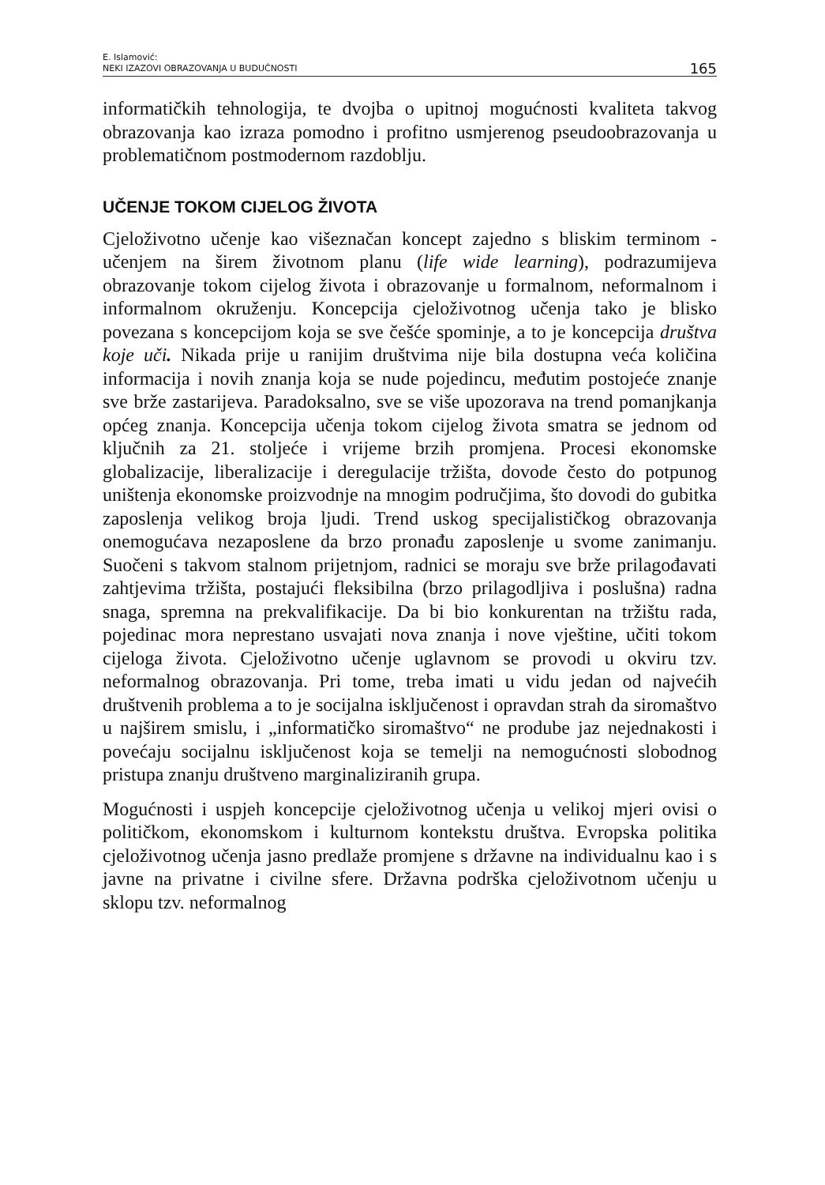E. Islamović:
NEKI IZAZOVI OBRAZOVANJA U BUDUĆNOSTI
165
informatičkih tehnologija, te dvojba o upitnoj mogućnosti kvaliteta takvog obrazovanja kao izraza pomodno i profitno usmjerenog pseudoobrazovanja u problematičnom postmodernom razdoblju.
UČENJE TOKOM CIJELOG ŽIVOTA
Cjeloživotno učenje kao višeznačan koncept zajedno s bliskim terminom - učenjem na širem životnom planu (life wide learning), podrazumijeva obrazovanje tokom cijelog života i obrazovanje u formalnom, neformalnom i informalnom okruženju. Koncepcija cjeloživotnog učenja tako je blisko povezana s koncepcijom koja se sve češće spominje, a to je koncepcija društva koje uči. Nikada prije u ranijim društvima nije bila dostupna veća količina informacija i novih znanja koja se nude pojedincu, međutim postojeće znanje sve brže zastarijeva. Paradoksalno, sve se više upozorava na trend pomanjkanja općeg znanja. Koncepcija učenja tokom cijelog života smatra se jednom od ključnih za 21. stoljeće i vrijeme brzih promjena. Procesi ekonomske globalizacije, liberalizacije i deregulacije tržišta, dovode često do potpunog uništenja ekonomske proizvodnje na mnogim područjima, što dovodi do gubitka zaposlenja velikog broja ljudi. Trend uskog specijalističkog obrazovanja onemogućava nezaposlene da brzo pronađu zaposlenje u svome zanimanju. Suočeni s takvom stalnom prijetnjom, radnici se moraju sve brže prilagođavati zahtjevima tržišta, postajući fleksibilna (brzo prilagodljiva i poslušna) radna snaga, spremna na prekvalifikacije. Da bi bio konkurentan na tržištu rada, pojedinac mora neprestano usvajati nova znanja i nove vještine, učiti tokom cijeloga života. Cjeloživotno učenje uglavnom se provodi u okviru tzv. neformalnog obrazovanja. Pri tome, treba imati u vidu jedan od najvećih društvenih problema a to je socijalna isključenost i opravdan strah da siromaštvo u najširem smislu, i „informatičko siromaštvo“ ne prodube jaz nejednakosti i povećaju socijalnu isključenost koja se temelji na nemogućnosti slobodnog pristupa znanju društveno marginaliziranih grupa.
Mogućnosti i uspjeh koncepcije cjeloživotnog učenja u velikoj mjeri ovisi o političkom, ekonomskom i kulturnom kontekstu društva. Evropska politika cjeloživotnog učenja jasno predlaže promjene s državne na individualnu kao i s javne na privatne i civilne sfere. Državna podrška cjeloživotnom učenju u sklopu tzv. neformalnog